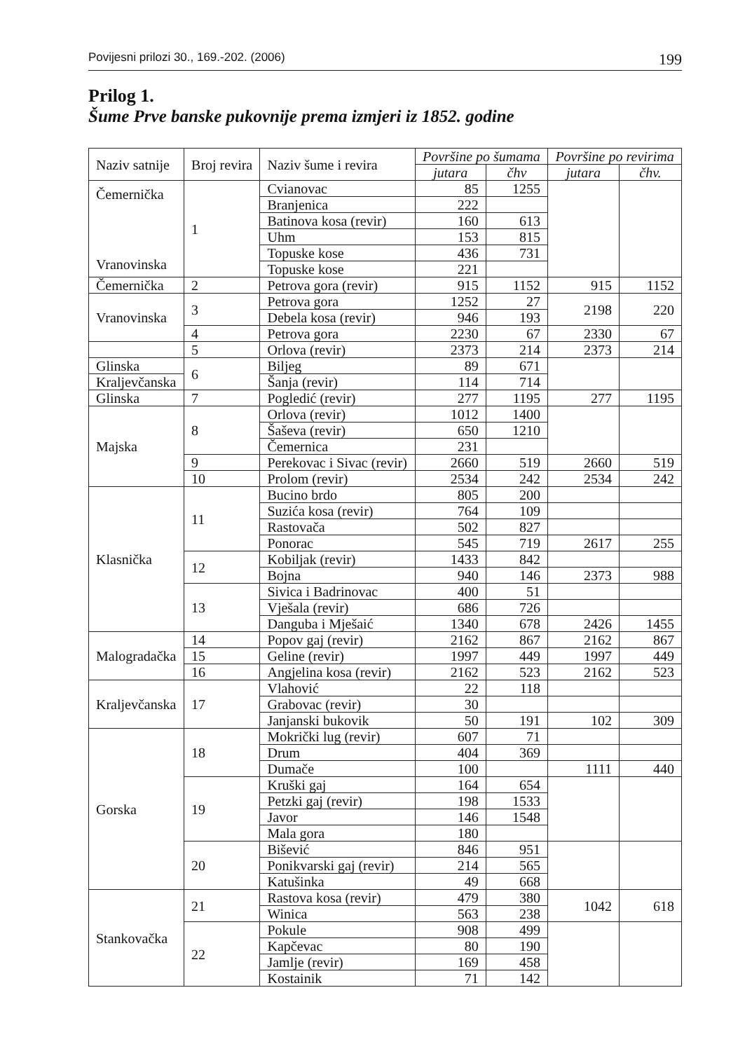Povijesni prilozi 30., 169.-202. (2006) 199
Prilog 1.
Šume Prve banske pukovnije prema izmjeri iz 1852. godine
| Naziv satnije | Broj revira | Naziv šume i revira | Površine po šumama | | Površine po revirima | |
| --- | --- | --- | --- | --- | --- | --- |
| | | | jutara | čhv | jutara | čhv. |
| Čemernička Vranovinska | 1 | Cvianovac | 85 | 1255 | | |
| | | Branjenica | 222 | | | |
| | | Batinova kosa (revir) | 160 | 613 | | |
| | | Uhm | 153 | 815 | | |
| | | Topuske kose | 436 | 731 | | |
| | | Topuske kose | 221 | | | |
| Čemernička | 2 | Petrova gora (revir) | 915 | 1152 | 915 | 1152 |
| Vranovinska | 3 | Petrova gora | 1252 | 27 | 2198 | 220 |
| | | Debela kosa (revir) | 946 | 193 | | |
| | 4 | Petrova gora | 2230 | 67 | 2330 | 67 |
| | 5 | Orlova (revir) | 2373 | 214 | 2373 | 214 |
| Glinska | 6 | Biljeg | 89 | 671 | | |
| Kraljevčanska | | Šanja (revir) | 114 | 714 | | |
| Glinska | 7 | Pogledić (revir) | 277 | 1195 | 277 | 1195 |
| Majska | 8 | Orlova (revir) | 1012 | 1400 | | |
| | | Šaševa (revir) | 650 | 1210 | | |
| | | Čemernica | 231 | | | |
| | 9 | Perekovac i Sivac (revir) | 2660 | 519 | 2660 | 519 |
| | 10 | Prolom (revir) | 2534 | 242 | 2534 | 242 |
| Klasnička | 11 | Bucino brdo | 805 | 200 | | |
| | | Suzića kosa (revir) | 764 | 109 | | |
| | | Rastovača | 502 | 827 | | |
| | | Ponorac | 545 | 719 | 2617 | 255 |
| | 12 | Kobiljak (revir) | 1433 | 842 | | |
| | | Bojna | 940 | 146 | 2373 | 988 |
| | 13 | Sivica i Badrinovac | 400 | 51 | | |
| | | Vješala (revir) | 686 | 726 | | |
| | | Danguba i Mješaić | 1340 | 678 | 2426 | 1455 |
| Malogradačka | 14 | Popov gaj (revir) | 2162 | 867 | 2162 | 867 |
| | 15 | Geline (revir) | 1997 | 449 | 1997 | 449 |
| | 16 | Angjelina kosa (revir) | 2162 | 523 | 2162 | 523 |
| Kraljevčanska | 17 | Vlahović | 22 | 118 | | |
| | | Grabovac (revir) | 30 | | | |
| | | Janjanski bukovik | 50 | 191 | 102 | 309 |
| Gorska | 18 | Mokrički lug (revir) | 607 | 71 | | |
| | | Drum | 404 | 369 | | |
| | | Dumače | 100 | | 1111 | 440 |
| | 19 | Kruški gaj | 164 | 654 | | |
| | | Petzki gaj (revir) | 198 | 1533 | | |
| | | Javor | 146 | 1548 | | |
| | | Mala gora | 180 | | | |
| | 20 | Bišević | 846 | 951 | | |
| | | Ponikvarski gaj (revir) | 214 | 565 | | |
| | | Katušinka | 49 | 668 | | |
| Stankovačka | 21 | Rastova kosa (revir) | 479 | 380 | 1042 | 618 |
| | | Winica | 563 | 238 | | |
| | 22 | Pokule | 908 | 499 | | |
| | | Kapčevac | 80 | 190 | | |
| | | Jamlje (revir) | 169 | 458 | | |
| | | Kostainik | 71 | 142 | | |